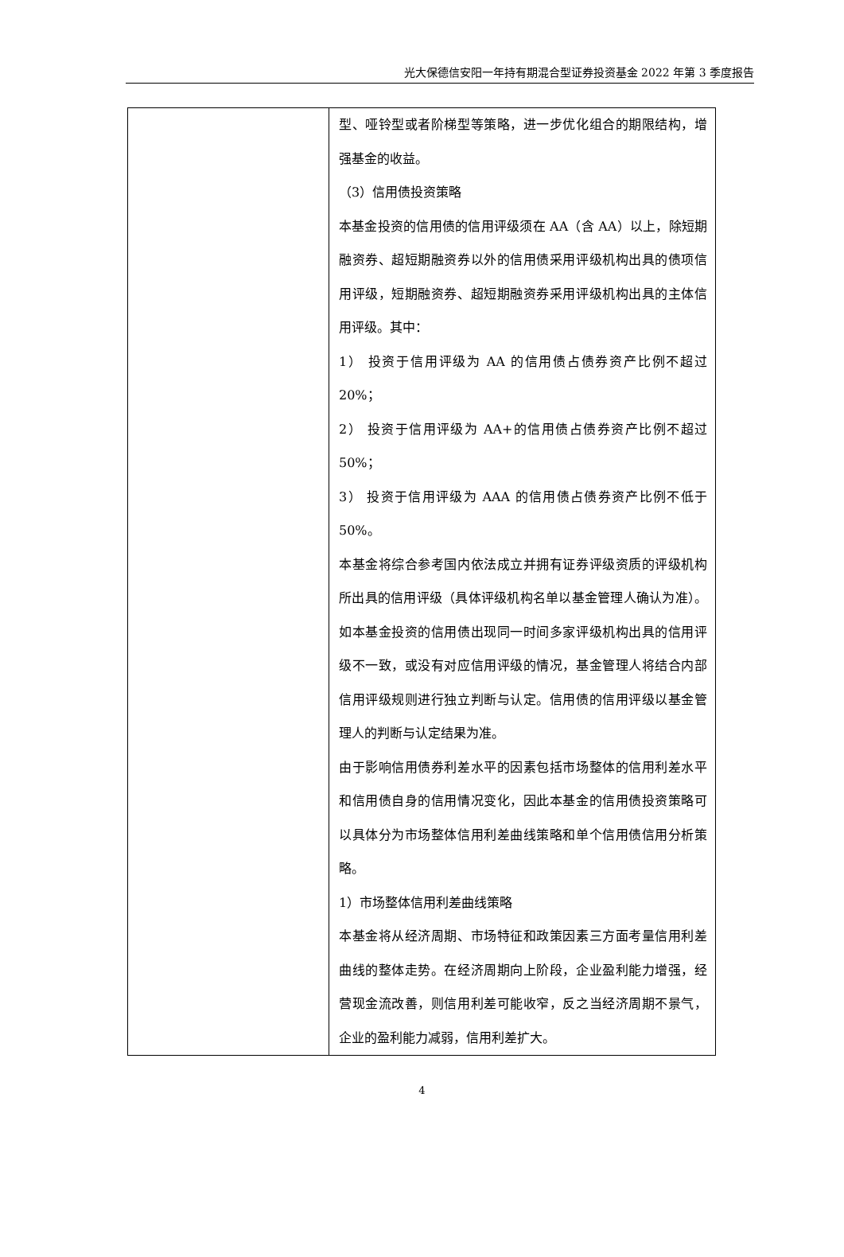光大保德信安阳一年持有期混合型证券投资基金 2022 年第 3 季度报告
| | 型、哑铃型或者阶梯型等策略，进一步优化组合的期限结构，增强基金的收益。 （3）信用债投资策略 本基金投资的信用债的信用评级须在 AA（含 AA）以上，除短期融资券、超短期融资券以外的信用债采用评级机构出具的债项信用评级，短期融资券、超短期融资券采用评级机构出具的主体信用评级。其中： 1） 投资于信用评级为 AA 的信用债占债券资产比例不超过 20%； 2） 投资于信用评级为 AA+的信用债占债券资产比例不超过 50%； 3） 投资于信用评级为 AAA 的信用债占债券资产比例不低于 50%。 本基金将综合参考国内依法成立并拥有证券评级资质的评级机构所出具的信用评级（具体评级机构名单以基金管理人确认为准）。如本基金投资的信用债出现同一时间多家评级机构出具的信用评级不一致，或没有对应信用评级的情况，基金管理人将结合内部信用评级规则进行独立判断与认定。信用债的信用评级以基金管理人的判断与认定结果为准。 由于影响信用债券利差水平的因素包括市场整体的信用利差水平和信用债自身的信用情况变化，因此本基金的信用债投资策略可以具体分为市场整体信用利差曲线策略和单个信用债信用分析策略。 1）市场整体信用利差曲线策略 本基金将从经济周期、市场特征和政策因素三方面考量信用利差曲线的整体走势。在经济周期向上阶段，企业盈利能力增强，经营现金流改善，则信用利差可能收窄，反之当经济周期不景气，企业的盈利能力减弱，信用利差扩大。 |
4